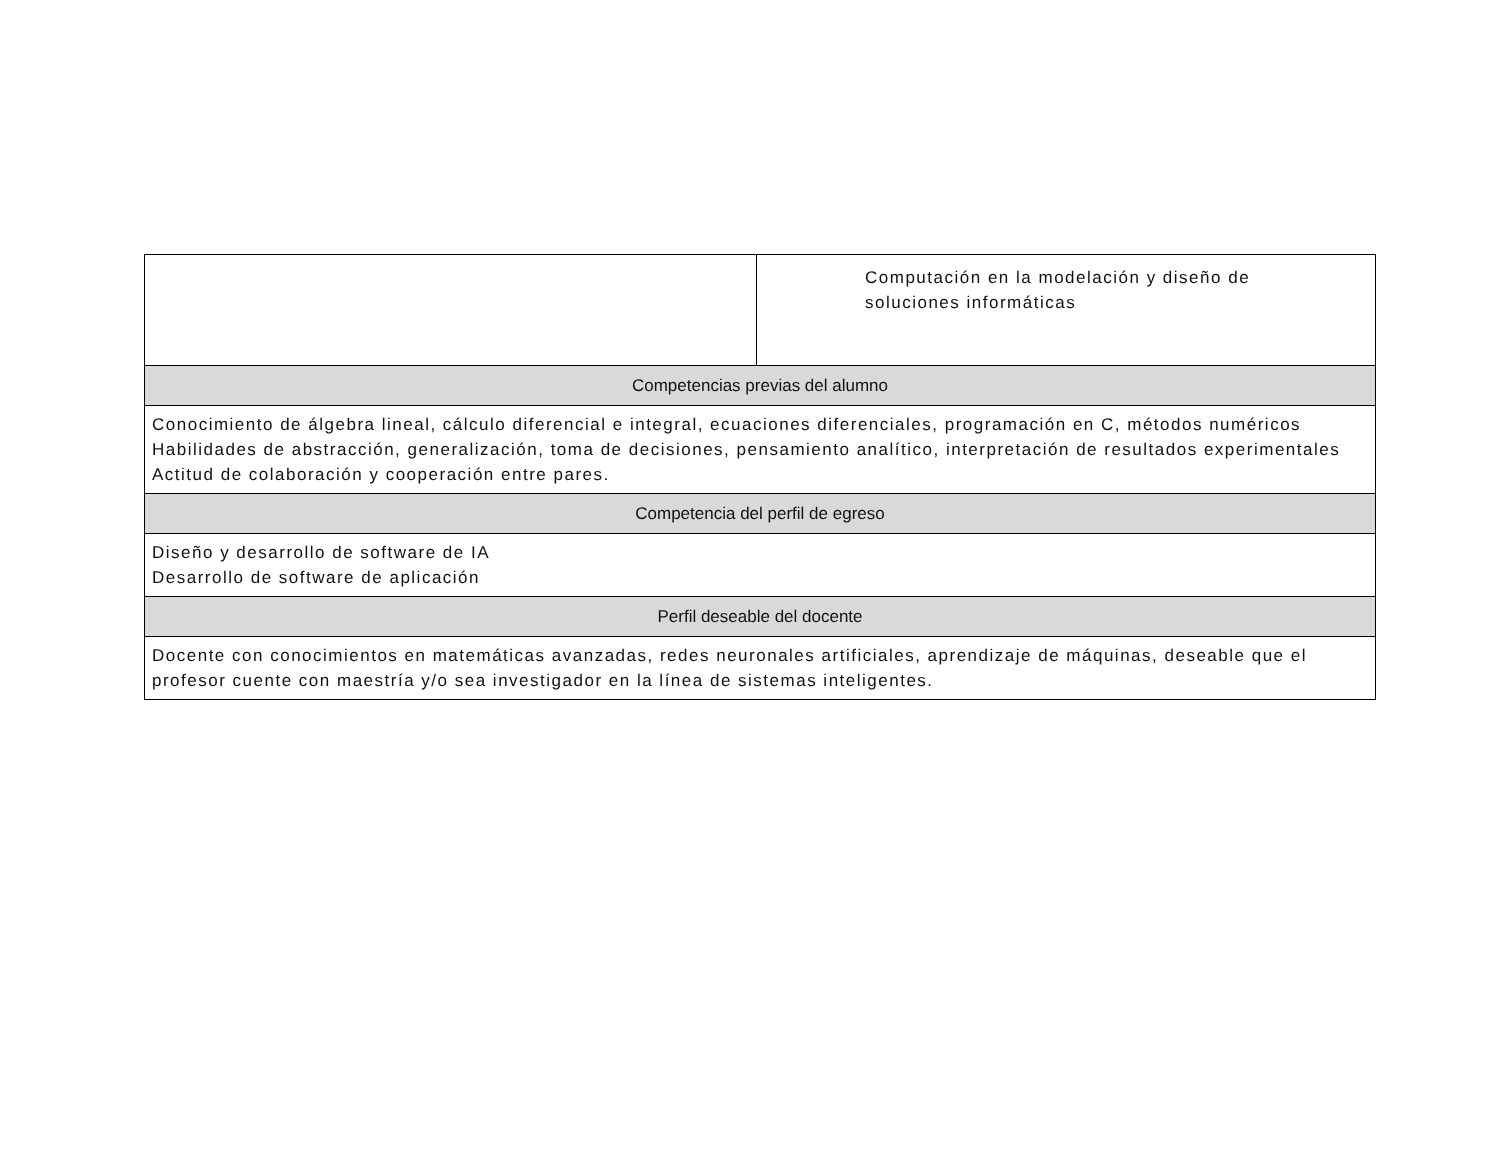| | Computación en la modelación y diseño de soluciones informáticas |
| Competencias previas del alumno | |
| Conocimiento de álgebra lineal, cálculo diferencial e integral, ecuaciones diferenciales, programación en C, métodos numéricos Habilidades de abstracción, generalización, toma de decisiones, pensamiento analítico, interpretación de resultados experimentales Actitud de colaboración y cooperación entre pares. | |
| Competencia del perfil de egreso | |
| Diseño y desarrollo de software de IA Desarrollo de software de aplicación | |
| Perfil deseable del docente | |
| Docente con conocimientos en matemáticas avanzadas, redes neuronales artificiales, aprendizaje de máquinas, deseable que el profesor cuente con maestría y/o sea investigador en la línea de sistemas inteligentes. | |